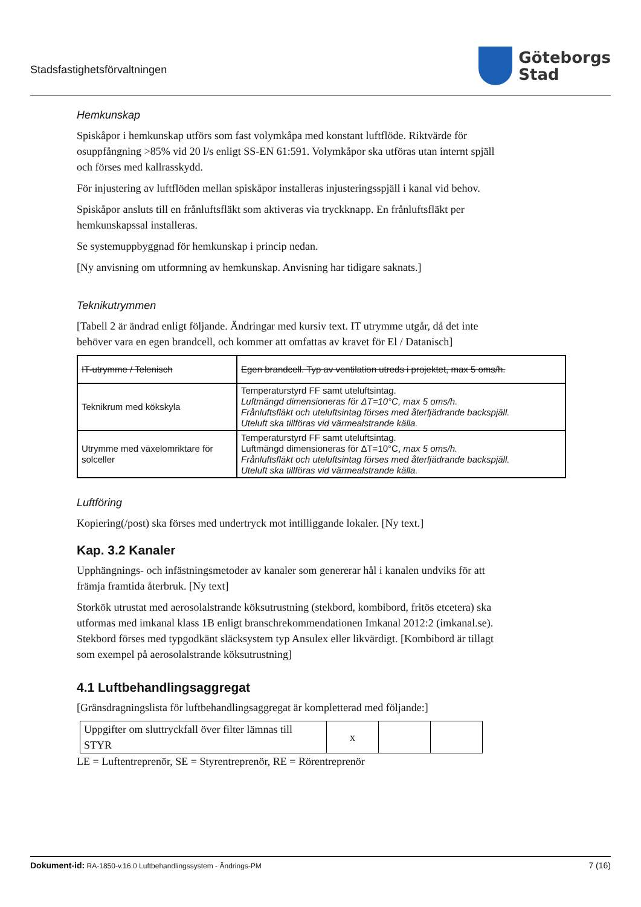Stadsfastighetsförvaltningen
Göteborgs
Stad
Hemkunskap
Spiskåpor i hemkunskap utförs som fast volymkåpa med konstant luftflöde. Riktvärde för osuppfångning >85% vid 20 l/s enligt SS-EN 61:591. Volymkåpor ska utföras utan internt spjäll och förses med kallrasskydd.
För injustering av luftflöden mellan spiskåpor installeras injusteringsspjäll i kanal vid behov.
Spiskåpor ansluts till en frånluftsfläkt som aktiveras via tryckknapp. En frånluftsfläkt per hemkunskapssal installeras.
Se systemuppbyggnad för hemkunskap i princip nedan.
[Ny anvisning om utformning av hemkunskap. Anvisning har tidigare saknats.]
Teknikutrymmen
[Tabell 2 är ändrad enligt följande. Ändringar med kursiv text. IT utrymme utgår, då det inte behöver vara en egen brandcell, och kommer att omfattas av kravet för El / Datanisch]
| IT-utrymme / Telenisch | Egen brandcell. Typ av ventilation utreds i projektet, max 5 oms/h. |
| Teknikrum med kökskyla | Temperaturstyrd FF samt uteluftsintag. Luftmängd dimensioneras för ΔT=10°C, max 5 oms/h. Frånluftsfläkt och uteluftsintag förses med återfjädrande backspjäll. Uteluft ska tillföras vid värmealstrande källa. |
| Utrymme med växelomriktare för solceller | Temperaturstyrd FF samt uteluftsintag. Luftmängd dimensioneras för ΔT=10°C, max 5 oms/h. Frånluftsfläkt och uteluftsintag förses med återfjädrande backspjäll. Uteluft ska tillföras vid värmealstrande källa. |
Luftföring
Kopiering(/post) ska förses med undertryck mot intilliggande lokaler. [Ny text.]
Kap. 3.2 Kanaler
Upphängnings- och infästningsmetoder av kanaler som genererar hål i kanalen undviks för att främja framtida återbruk. [Ny text]
Storkök utrustat med aerosolalstrande köksutrustning (stekbord, kombibord, fritös etcetera) ska utformas med imkanal klass 1B enligt branschrekommendationen Imkanal 2012:2 (imkanal.se). Stekbord förses med typgodkänt släcksystem typ Ansulex eller likvärdigt. [Kombibord är tillagt som exempel på aerosolalstrande köksutrustning]
4.1 Luftbehandlingsaggregat
[Gränsdragningslista för luftbehandlingsaggregat är kompletterad med följande:]
| Uppgifter om sluttryckfall över filter lämnas till STYR | x | | |
LE = Luftentreprenör, SE = Styrentreprenör, RE = Rörentreprenör
Dokument-id: RA-1850-v.16.0 Luftbehandlingssystem - Ändrings-PM
7 (16)